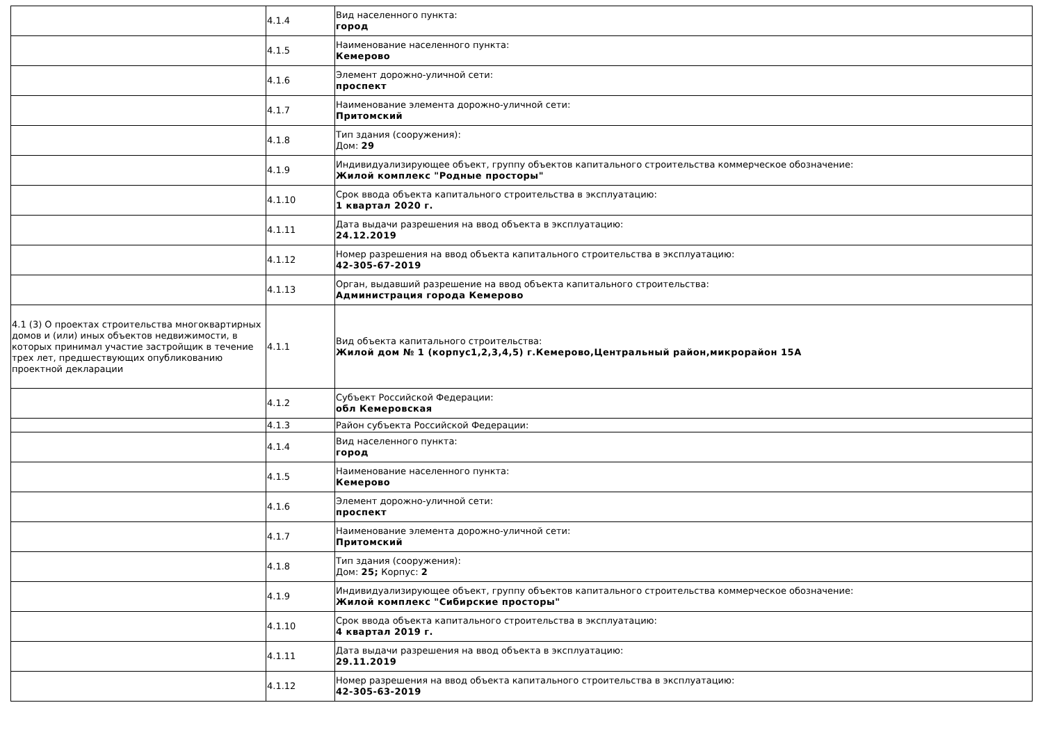| | 4.1.4 | Вид населенного пункта: город |
| | 4.1.5 | Наименование населенного пункта: Кемерово |
| | 4.1.6 | Элемент дорожно-уличной сети: проспект |
| | 4.1.7 | Наименование элемента дорожно-уличной сети: Притомский |
| | 4.1.8 | Тип здания (сооружения): Дом: 29 |
| | 4.1.9 | Индивидуализирующее объект, группу объектов капитального строительства коммерческое обозначение: Жилой комплекс "Родные просторы" |
| | 4.1.10 | Срок ввода объекта капитального строительства в эксплуатацию: 1 квартал 2020 г. |
| | 4.1.11 | Дата выдачи разрешения на ввод объекта в эксплуатацию: 24.12.2019 |
| | 4.1.12 | Номер разрешения на ввод объекта капитального строительства в эксплуатацию: 42-305-67-2019 |
| | 4.1.13 | Орган, выдавший разрешение на ввод объекта капитального строительства: Администрация города Кемерово |
| 4.1 (3) О проектах строительства многоквартирных домов и (или) иных объектов недвижимости, в которых принимал участие застройщик в течение трех лет, предшествующих опубликованию проектной декларации | 4.1.1 | Вид объекта капитального строительства: Жилой дом № 1 (корпус1,2,3,4,5) г.Кемерово,Центральный район,микрорайон 15А |
| | 4.1.2 | Субъект Российской Федерации: обл Кемеровская |
| | 4.1.3 | Район субъекта Российской Федерации: |
| | 4.1.4 | Вид населенного пункта: город |
| | 4.1.5 | Наименование населенного пункта: Кемерово |
| | 4.1.6 | Элемент дорожно-уличной сети: проспект |
| | 4.1.7 | Наименование элемента дорожно-уличной сети: Притомский |
| | 4.1.8 | Тип здания (сооружения): Дом: 25; Корпус: 2 |
| | 4.1.9 | Индивидуализирующее объект, группу объектов капитального строительства коммерческое обозначение: Жилой комплекс "Сибирские просторы" |
| | 4.1.10 | Срок ввода объекта капитального строительства в эксплуатацию: 4 квартал 2019 г. |
| | 4.1.11 | Дата выдачи разрешения на ввод объекта в эксплуатацию: 29.11.2019 |
| | 4.1.12 | Номер разрешения на ввод объекта капитального строительства в эксплуатацию: 42-305-63-2019 |